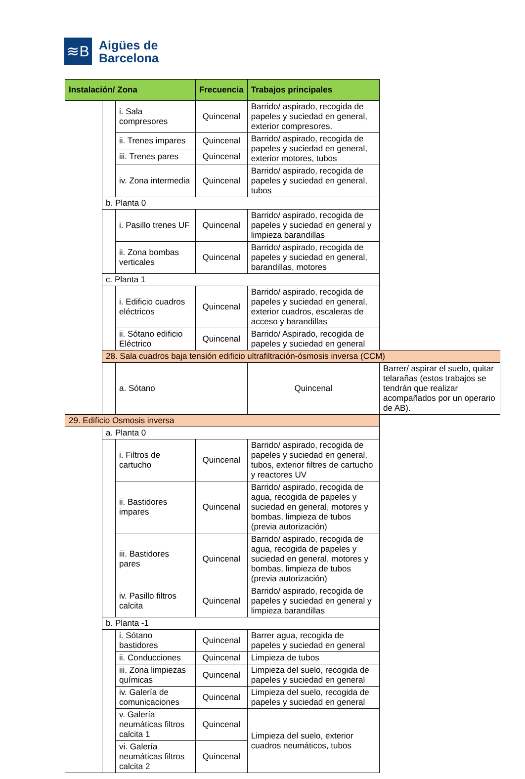≋B
Aigües de
Barcelona
| Instalación/ Zona | | | Frecuencia | Trabajos principales | |
| --- | --- | --- | --- | --- | --- |
| | | i. Sala compresores | Quincenal | Barrido/ aspirado, recogida de papeles y suciedad en general, exterior compresores. | |
| | | ii. Trenes impares | Quincenal | Barrido/ aspirado, recogida de papeles y suciedad en general, exterior motores, tubos | |
| | | iii. Trenes pares | Quincenal | | |
| | | iv. Zona intermedia | Quincenal | Barrido/ aspirado, recogida de papeles y suciedad en general, tubos | |
| | b. Planta 0 | | | | |
| | | i. Pasillo trenes UF | Quincenal | Barrido/ aspirado, recogida de papeles y suciedad en general y limpieza barandillas | |
| | | ii. Zona bombas verticales | Quincenal | Barrido/ aspirado, recogida de papeles y suciedad en general, barandillas, motores | |
| | c. Planta 1 | | | | |
| | | i. Edificio cuadros eléctricos | Quincenal | Barrido/ aspirado, recogida de papeles y suciedad en general, exterior cuadros, escaleras de acceso y barandillas | |
| | | ii. Sótano edificio Eléctrico | Quincenal | Barrido/ Aspirado, recogida de papeles y suciedad en general | |
| | 28. Sala cuadros baja tensión edificio ultrafiltración-ósmosis inversa (CCM) | | | | |
| | | a. Sótano | | Quincenal | Barrer/ aspirar el suelo, quitar telarañas (estos trabajos se tendrán que realizar acompañados por un operario de AB). |
| 29. Edificio Osmosis inversa | | | | | |
| | a. Planta 0 | | | | |
| | | i. Filtros de cartucho | Quincenal | Barrido/ aspirado, recogida de papeles y suciedad en general, tubos, exterior filtres de cartucho y reactores UV | |
| | | ii. Bastidores impares | Quincenal | Barrido/ aspirado, recogida de agua, recogida de papeles y suciedad en general, motores y bombas, limpieza de tubos (previa autorización) | |
| | | iii. Bastidores pares | Quincenal | Barrido/ aspirado, recogida de agua, recogida de papeles y suciedad en general, motores y bombas, limpieza de tubos (previa autorización) | |
| | | iv. Pasillo filtros calcita | Quincenal | Barrido/ aspirado, recogida de papeles y suciedad en general y limpieza barandillas | |
| | b. Planta -1 | | | | |
| | | i. Sótano bastidores | Quincenal | Barrer agua, recogida de papeles y suciedad en general | |
| | | ii. Conducciones | Quincenal | Limpieza de tubos | |
| | | iii. Zona limpiezas químicas | Quincenal | Limpieza del suelo, recogida de papeles y suciedad en general | |
| | | iv. Galería de comunicaciones | Quincenal | Limpieza del suelo, recogida de papeles y suciedad en general | |
| | | v. Galería neumáticas filtros calcita 1 | Quincenal | Limpieza del suelo, exterior cuadros neumáticos, tubos | |
| | | vi. Galería neumáticas filtros calcita 2 | Quincenal | | |